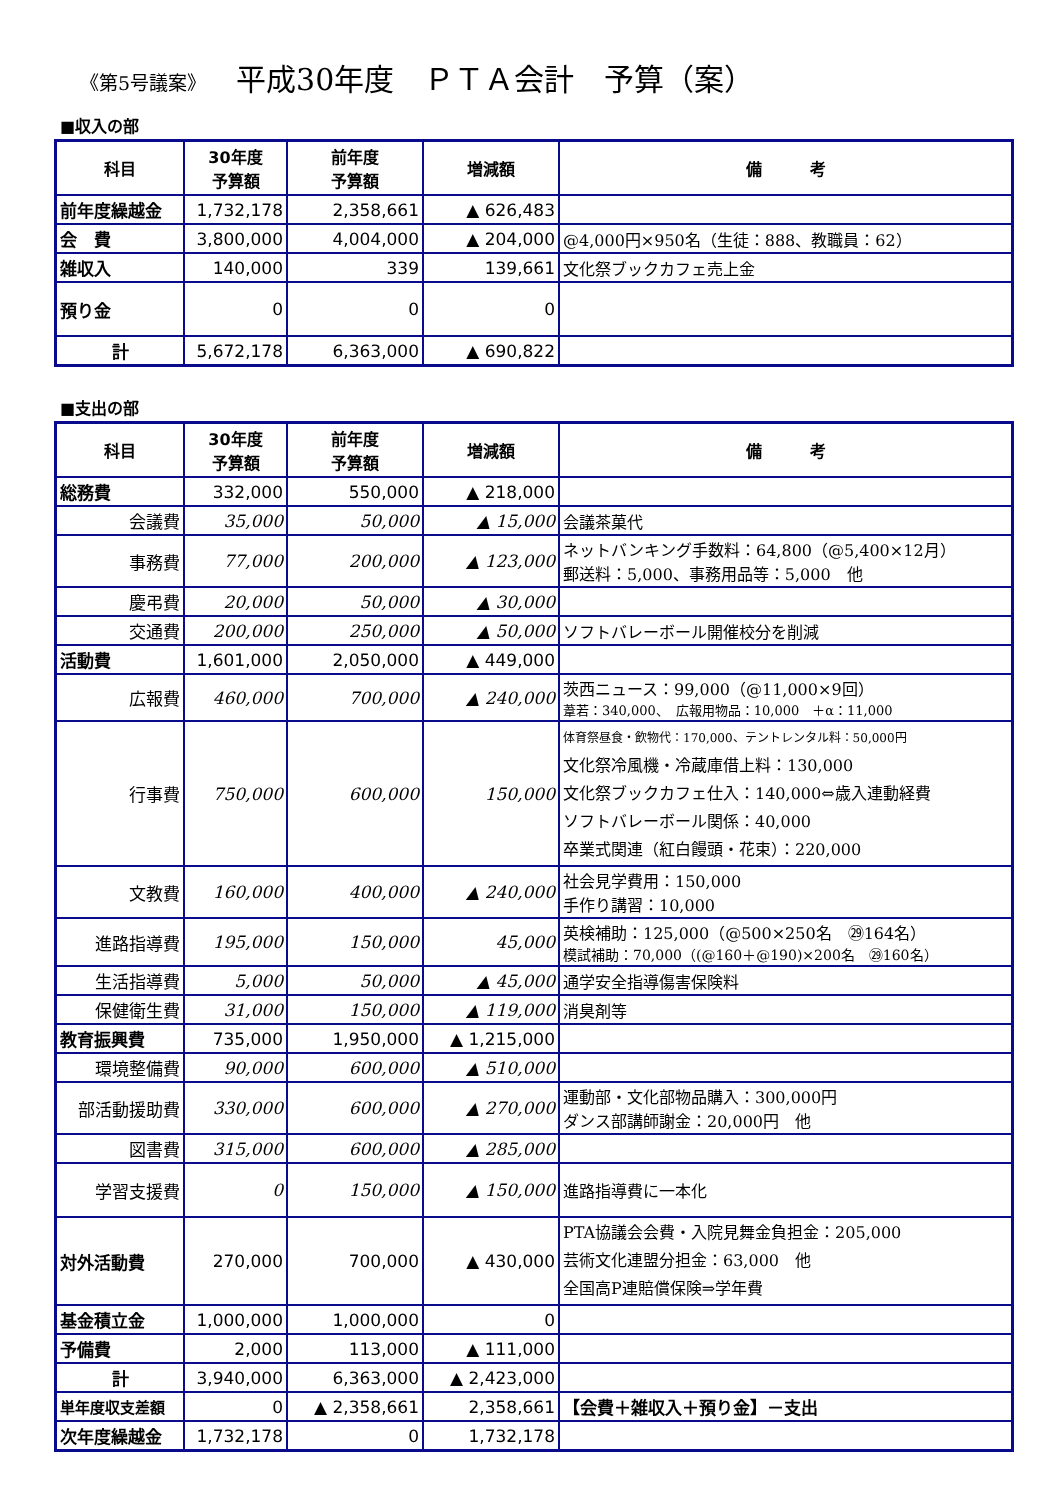《第5号議案》 平成30年度　ＰＴＡ会計　予算（案）
■収入の部
| 科目 | 30年度 予算額 | 前年度 予算額 | 増減額 | 備 考 |
| --- | --- | --- | --- | --- |
| 前年度繰越金 | 1,732,178 | 2,358,661 | ▲ 626,483 | |
| 会 費 | 3,800,000 | 4,004,000 | ▲ 204,000 | @4,000円×950名（生徒：888、教職員：62） |
| 雑収入 | 140,000 | 339 | 139,661 | 文化祭ブックカフェ売上金 |
| 預り金 | 0 | 0 | 0 | |
| 計 | 5,672,178 | 6,363,000 | ▲ 690,822 | |
■支出の部
| 科目 | 30年度 予算額 | 前年度 予算額 | 増減額 | 備 考 |
| --- | --- | --- | --- | --- |
| 総務費 | 332,000 | 550,000 | ▲ 218,000 | |
| 会議費 | 35,000 | 50,000 | ▲ 15,000 | 会議茶菓代 |
| 事務費 | 77,000 | 200,000 | ▲ 123,000 | ネットバンキング手数料：64,800（@5,400×12月） 郵送料：5,000、事務用品等：5,000 他 |
| 慶弔費 | 20,000 | 50,000 | ▲ 30,000 | |
| 交通費 | 200,000 | 250,000 | ▲ 50,000 | ソフトバレーボール開催校分を削減 |
| 活動費 | 1,601,000 | 2,050,000 | ▲ 449,000 | |
| 広報費 | 460,000 | 700,000 | ▲ 240,000 | 茨西ニュース：99,000（@11,000×9回） 葦若：340,000、 広報用物品：10,000 ＋α：11,000 |
| 行事費 | 750,000 | 600,000 | 150,000 | 体育祭昼食・飲物代：170,000、テントレンタル料：50,000円 文化祭冷風機・冷蔵庫借上料：130,000 文化祭ブックカフェ仕入：140,000⇔歳入連動経費 ソフトバレーボール関係：40,000 卒業式関連（紅白饅頭・花束）：220,000 |
| 文教費 | 160,000 | 400,000 | ▲ 240,000 | 社会見学費用：150,000 手作り講習：10,000 |
| 進路指導費 | 195,000 | 150,000 | 45,000 | 英検補助：125,000（@500×250名 ㉙164名） 模試補助：70,000（(@160＋@190)×200名 ㉙160名） |
| 生活指導費 | 5,000 | 50,000 | ▲ 45,000 | 通学安全指導傷害保険料 |
| 保健衛生費 | 31,000 | 150,000 | ▲ 119,000 | 消臭剤等 |
| 教育振興費 | 735,000 | 1,950,000 | ▲ 1,215,000 | |
| 環境整備費 | 90,000 | 600,000 | ▲ 510,000 | |
| 部活動援助費 | 330,000 | 600,000 | ▲ 270,000 | 運動部・文化部物品購入：300,000円 ダンス部講師謝金：20,000円 他 |
| 図書費 | 315,000 | 600,000 | ▲ 285,000 | |
| 学習支援費 | 0 | 150,000 | ▲ 150,000 | 進路指導費に一本化 |
| 対外活動費 | 270,000 | 700,000 | ▲ 430,000 | PTA協議会会費・入院見舞金負担金：205,000 芸術文化連盟分担金：63,000 他 全国高P連賠償保険⇒学年費 |
| 基金積立金 | 1,000,000 | 1,000,000 | 0 | |
| 予備費 | 2,000 | 113,000 | ▲ 111,000 | |
| 計 | 3,940,000 | 6,363,000 | ▲ 2,423,000 | |
| 単年度収支差額 | 0 | ▲ 2,358,661 | 2,358,661 | 【会費＋雑収入＋預り金】－支出 |
| 次年度繰越金 | 1,732,178 | 0 | 1,732,178 | |